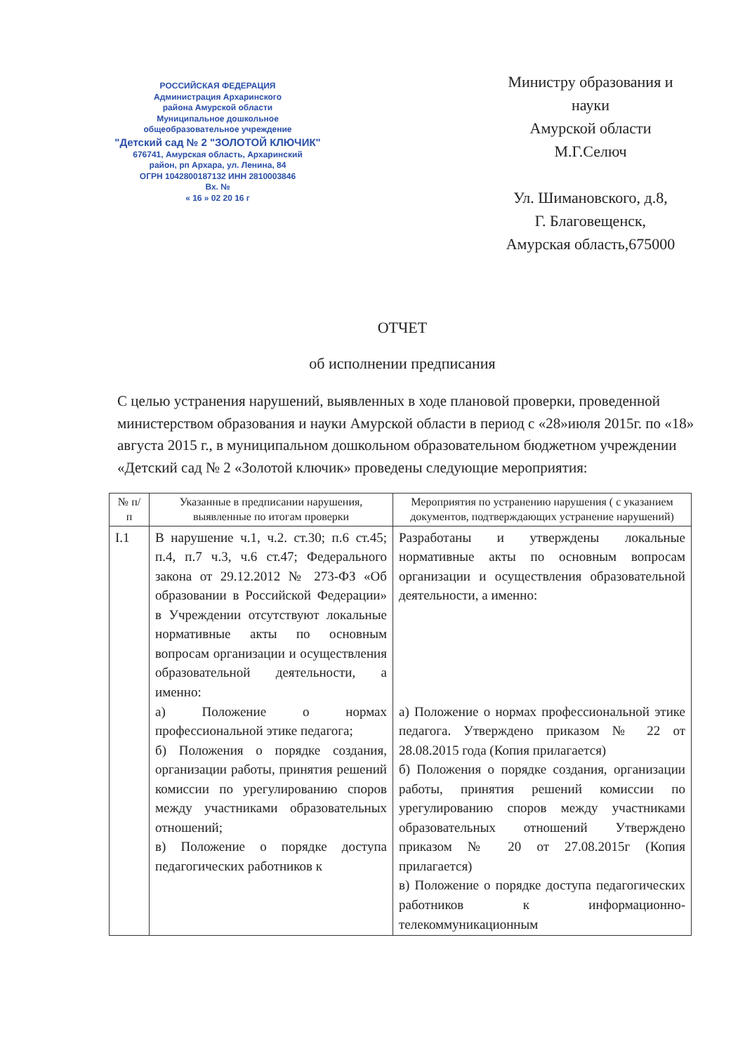РОССИЙСКАЯ ФЕДЕРАЦИЯ
Администрация Архаринского
района Амурской области
Муниципальное дошкольное
общеобразовательное учреждение
"Детский сад № 2 "ЗОЛОТОЙ КЛЮЧИК"
676741, Амурская область, Архаринский
район, рп Архара, ул. Ленина, 84
ОГРН 1042800187132 ИНН 2810003846
Вх. №
« 16 » 02 20 16 г
Министру образования и
науки
Амурской области
М.Г.Селюч
Ул. Шимановского, д.8,
Г. Благовещенск,
Амурская область,675000
ОТЧЕТ
об исполнении предписания
С целью устранения нарушений, выявленных в ходе плановой проверки, проведенной министерством образования и науки Амурской области в период с «28»июля 2015г. по «18» августа 2015 г., в муниципальном дошкольном образовательном бюджетном учреждении «Детский сад № 2 «Золотой ключик» проведены следующие мероприятия:
| № п/п | Указанные в предписании нарушения, выявленные по итогам проверки | Мероприятия по устранению нарушения ( с указанием документов, подтверждающих устранение нарушений) |
| --- | --- | --- |
| I.1 | В нарушение ч.1, ч.2. ст.30; п.6 ст.45; п.4, п.7 ч.3, ч.6 ст.47; Федерального закона от 29.12.2012 № 273-ФЗ «Об образовании в Российской Федерации» в Учреждении отсутствуют локальные нормативные акты по основным вопросам организации и осуществления образовательной деятельности, а именно: а) Положение о нормах профессиональной этике педагога; б) Положения о порядке создания, организации работы, принятия решений комиссии по урегулированию споров между участниками образовательных отношений; в) Положение о порядке доступа педагогических работников к | Разработаны и утверждены локальные нормативные акты по основным вопросам организации и осуществления образовательной деятельности, а именно: а) Положение о нормах профессиональной этике педагога. Утверждено приказом № 22 от 28.08.2015 года (Копия прилагается) б) Положения о порядке создания, организации работы, принятия решений комиссии по урегулированию споров между участниками образовательных отношений Утверждено приказом № 20 от 27.08.2015г (Копия прилагается) в) Положение о порядке доступа педагогических работников к информационно-телекоммуникационным |